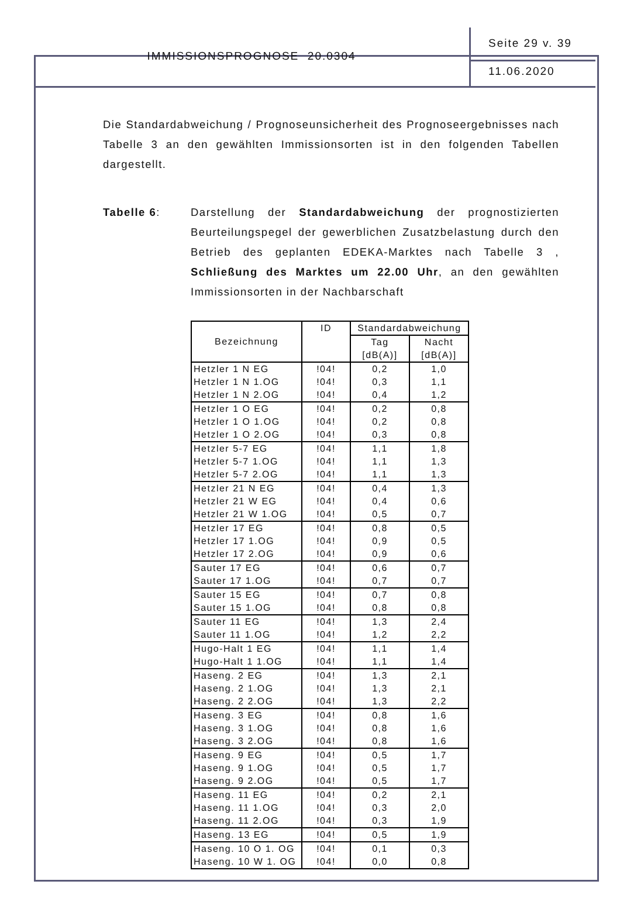IMMISSIONSPROGNOSE 20.0304
Seite 29 v. 39
11.06.2020
Die Standardabweichung / Prognoseunsicherheit des Prognoseergebnisses nach Tabelle 3 an den gewählten Immissionsorten ist in den folgenden Tabellen dargestellt.
Tabelle 6: Darstellung der Standardabweichung der prognostizierten Beurteilungspegel der gewerblichen Zusatzbelastung durch den Betrieb des geplanten EDEKA-Marktes nach Tabelle 3 , Schließung des Marktes um 22.00 Uhr, an den gewählten Immissionsorten in der Nachbarschaft
| Bezeichnung | ID | Standardabweichung | |
| --- | --- | --- | --- |
| | | Tag [dB(A)] | Nacht [dB(A)] |
| Hetzler 1 N EG | !04! | 0,2 | 1,0 |
| Hetzler 1 N 1.OG | !04! | 0,3 | 1,1 |
| Hetzler 1 N 2.OG | !04! | 0,4 | 1,2 |
| Hetzler 1 O EG | !04! | 0,2 | 0,8 |
| Hetzler 1 O 1.OG | !04! | 0,2 | 0,8 |
| Hetzler 1 O 2.OG | !04! | 0,3 | 0,8 |
| Hetzler 5-7 EG | !04! | 1,1 | 1,8 |
| Hetzler 5-7 1.OG | !04! | 1,1 | 1,3 |
| Hetzler 5-7 2.OG | !04! | 1,1 | 1,3 |
| Hetzler 21 N EG | !04! | 0,4 | 1,3 |
| Hetzler 21 W EG | !04! | 0,4 | 0,6 |
| Hetzler 21 W 1.OG | !04! | 0,5 | 0,7 |
| Hetzler 17 EG | !04! | 0,8 | 0,5 |
| Hetzler 17 1.OG | !04! | 0,9 | 0,5 |
| Hetzler 17 2.OG | !04! | 0,9 | 0,6 |
| Sauter 17 EG | !04! | 0,6 | 0,7 |
| Sauter 17 1.OG | !04! | 0,7 | 0,7 |
| Sauter 15 EG | !04! | 0,7 | 0,8 |
| Sauter 15 1.OG | !04! | 0,8 | 0,8 |
| Sauter 11 EG | !04! | 1,3 | 2,4 |
| Sauter 11 1.OG | !04! | 1,2 | 2,2 |
| Hugo-Halt 1 EG | !04! | 1,1 | 1,4 |
| Hugo-Halt 1 1.OG | !04! | 1,1 | 1,4 |
| Haseng. 2 EG | !04! | 1,3 | 2,1 |
| Haseng. 2 1.OG | !04! | 1,3 | 2,1 |
| Haseng. 2 2.OG | !04! | 1,3 | 2,2 |
| Haseng. 3 EG | !04! | 0,8 | 1,6 |
| Haseng. 3 1.OG | !04! | 0,8 | 1,6 |
| Haseng. 3 2.OG | !04! | 0,8 | 1,6 |
| Haseng. 9 EG | !04! | 0,5 | 1,7 |
| Haseng. 9 1.OG | !04! | 0,5 | 1,7 |
| Haseng. 9 2.OG | !04! | 0,5 | 1,7 |
| Haseng. 11 EG | !04! | 0,2 | 2,1 |
| Haseng. 11 1.OG | !04! | 0,3 | 2,0 |
| Haseng. 11 2.OG | !04! | 0,3 | 1,9 |
| Haseng. 13 EG | !04! | 0,5 | 1,9 |
| Haseng. 10 O 1. OG | !04! | 0,1 | 0,3 |
| Haseng. 10 W 1. OG | !04! | 0,0 | 0,8 |